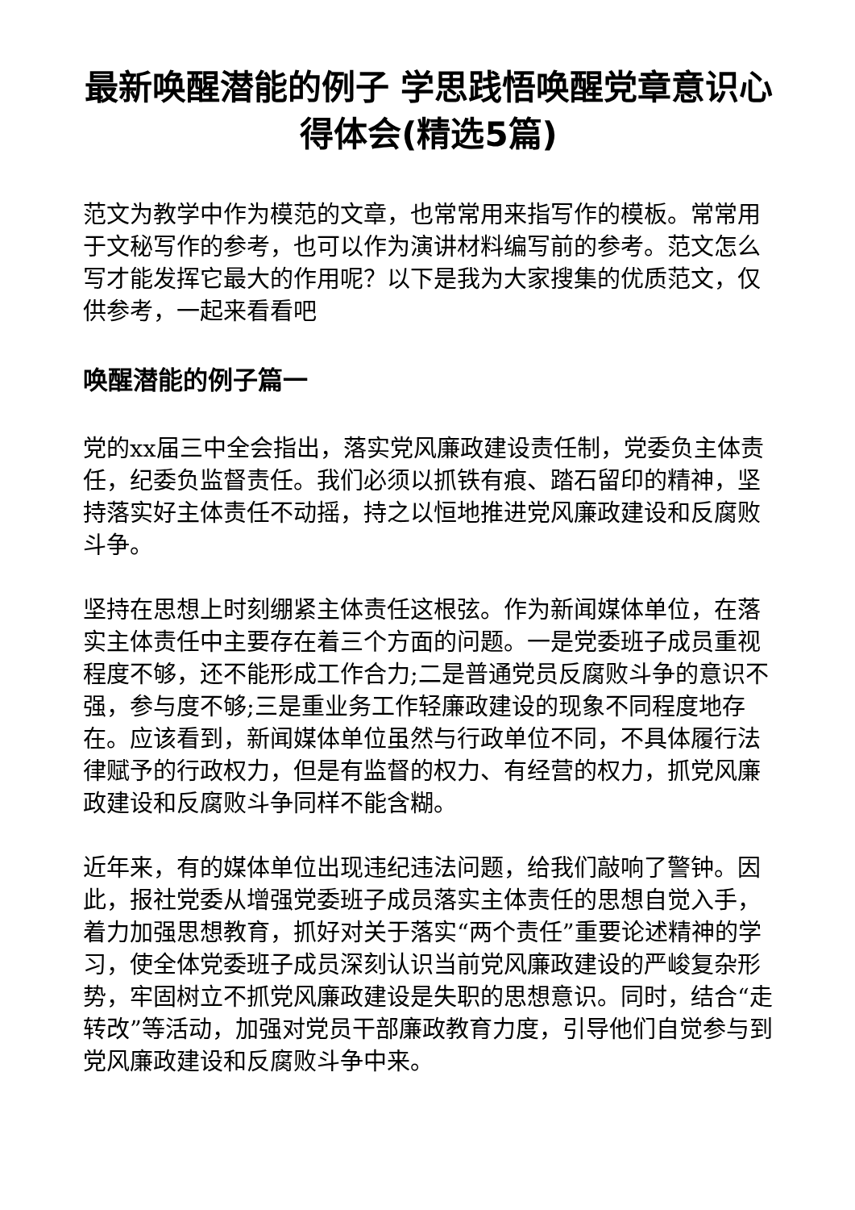最新唤醒潜能的例子 学思践悟唤醒党章意识心得体会(精选5篇)
范文为教学中作为模范的文章，也常常用来指写作的模板。常常用于文秘写作的参考，也可以作为演讲材料编写前的参考。范文怎么写才能发挥它最大的作用呢？以下是我为大家搜集的优质范文，仅供参考，一起来看看吧
唤醒潜能的例子篇一
党的xx届三中全会指出，落实党风廉政建设责任制，党委负主体责任，纪委负监督责任。我们必须以抓铁有痕、踏石留印的精神，坚持落实好主体责任不动摇，持之以恒地推进党风廉政建设和反腐败斗争。
坚持在思想上时刻绷紧主体责任这根弦。作为新闻媒体单位，在落实主体责任中主要存在着三个方面的问题。一是党委班子成员重视程度不够，还不能形成工作合力;二是普通党员反腐败斗争的意识不强，参与度不够;三是重业务工作轻廉政建设的现象不同程度地存在。应该看到，新闻媒体单位虽然与行政单位不同，不具体履行法律赋予的行政权力，但是有监督的权力、有经营的权力，抓党风廉政建设和反腐败斗争同样不能含糊。
近年来，有的媒体单位出现违纪违法问题，给我们敲响了警钟。因此，报社党委从增强党委班子成员落实主体责任的思想自觉入手，着力加强思想教育，抓好对关于落实“两个责任”重要论述精神的学习，使全体党委班子成员深刻认识当前党风廉政建设的严峻复杂形势，牢固树立不抓党风廉政建设是失职的思想意识。同时，结合“走转改”等活动，加强对党员干部廉政教育力度，引导他们自觉参与到党风廉政建设和反腐败斗争中来。